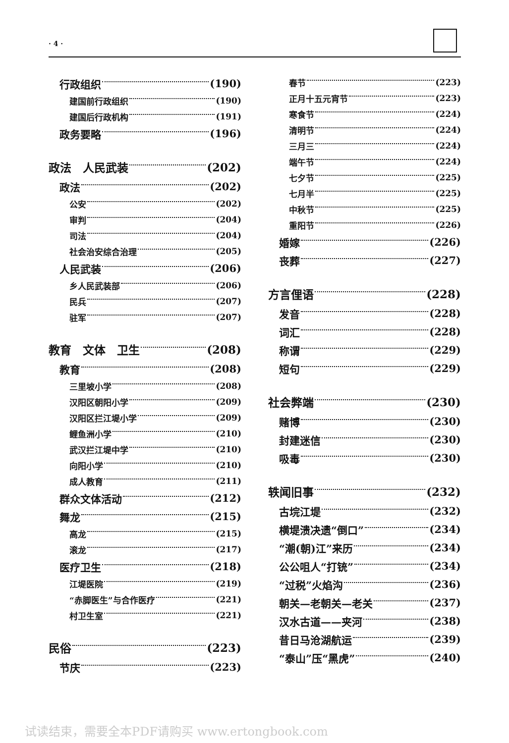· 4 ·
行政组织 (190)
建国前行政组织 (190)
建国后行政机构 (191)
政务要略 (196)
政法　人民武装 (202)
政法 (202)
公安 (202)
审判 (204)
司法 (204)
社会治安综合治理 (205)
人民武装 (206)
乡人民武装部 (206)
民兵 (207)
驻军 (207)
教育　文体　卫生 (208)
教育 (208)
三里坡小学 (208)
汉阳区朝阳小学 (209)
汉阳区拦江堤小学 (209)
鲤鱼洲小学 (210)
武汉拦江堤中学 (210)
向阳小学 (210)
成人教育 (211)
群众文体活动 (212)
舞龙 (215)
高龙 (215)
滚龙 (217)
医疗卫生 (218)
江堤医院 (219)
“赤脚医生”与合作医疗 (221)
村卫生室 (221)
民俗 (223)
节庆 (223)
春节 (223)
正月十五元宵节 (223)
寒食节 (224)
清明节 (224)
三月三 (224)
端午节 (224)
七夕节 (225)
七月半 (225)
中秋节 (225)
重阳节 (226)
婚嫁 (226)
丧葬 (227)
方言俚语 (228)
发音 (228)
词汇 (228)
称谓 (229)
短句 (229)
社会弊端 (230)
赌博 (230)
封建迷信 (230)
吸毒 (230)
轶闻旧事 (232)
古垸江堤 (232)
横堤溃决遗“倒口” (234)
“潮(朝)江”来历 (234)
公公咀人“打铳” (234)
“过税”火焰沟 (236)
朝关—老朝关—老关 (237)
汉水古道——夹河 (238)
昔日马沧湖航运 (239)
“泰山”压“黑虎” (240)
试读结束，需要全本PDF请购买 www.ertongbook.com